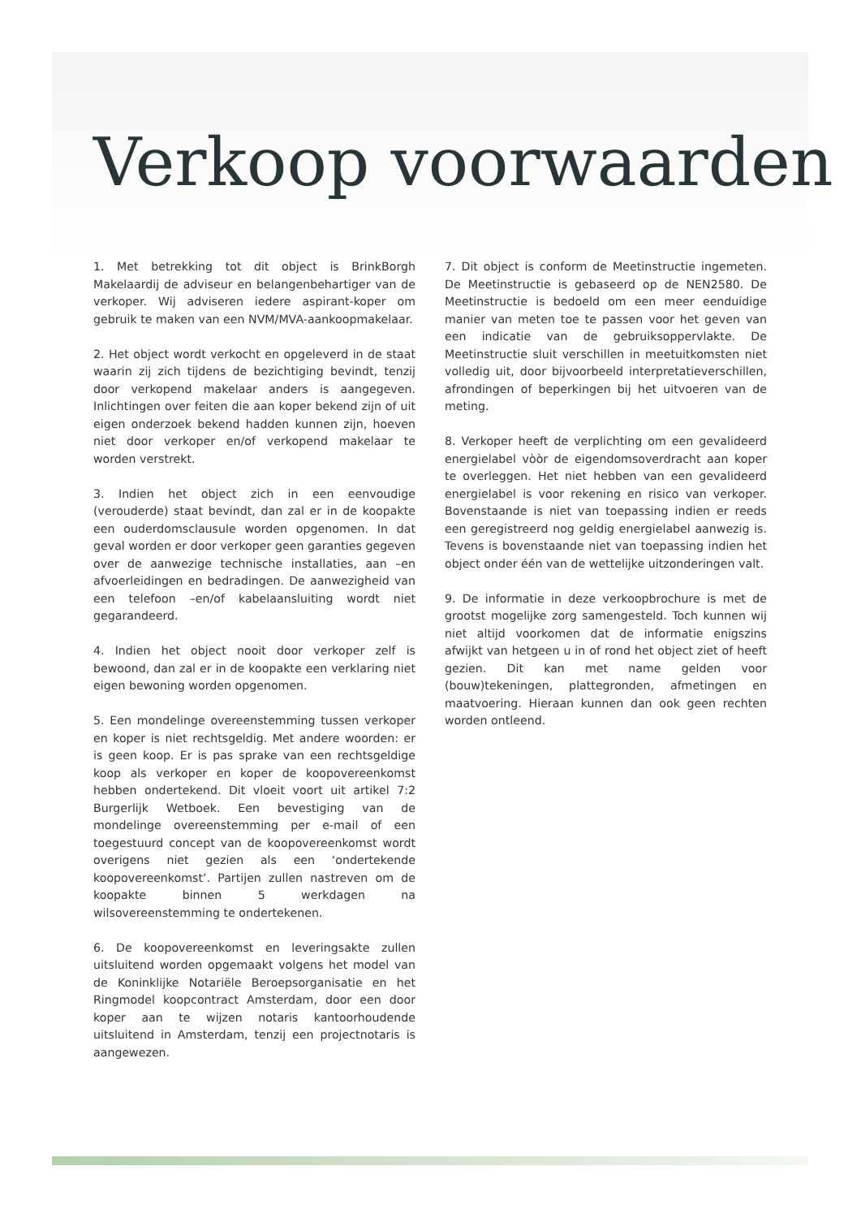Verkoop voorwaarden
1. Met betrekking tot dit object is BrinkBorgh Makelaardij de adviseur en belangenbehartiger van de verkoper. Wij adviseren iedere aspirant-koper om gebruik te maken van een NVM/MVA-aankoopmakelaar.
2. Het object wordt verkocht en opgeleverd in de staat waarin zij zich tijdens de bezichtiging bevindt, tenzij door verkopend makelaar anders is aangegeven. Inlichtingen over feiten die aan koper bekend zijn of uit eigen onderzoek bekend hadden kunnen zijn, hoeven niet door verkoper en/of verkopend makelaar te worden verstrekt.
3. Indien het object zich in een eenvoudige (verouderde) staat bevindt, dan zal er in de koopakte een ouderdomsclausule worden opgenomen. In dat geval worden er door verkoper geen garanties gegeven over de aanwezige technische installaties, aan –en afvoerleidingen en bedradingen. De aanwezigheid van een telefoon –en/of kabelaansluiting wordt niet gegarandeerd.
4. Indien het object nooit door verkoper zelf is bewoond, dan zal er in de koopakte een verklaring niet eigen bewoning worden opgenomen.
5. Een mondelinge overeenstemming tussen verkoper en koper is niet rechtsgeldig. Met andere woorden: er is geen koop. Er is pas sprake van een rechtsgeldige koop als verkoper en koper de koopovereenkomst hebben ondertekend. Dit vloeit voort uit artikel 7:2 Burgerlijk Wetboek. Een bevestiging van de mondelinge overeenstemming per e-mail of een toegestuurd concept van de koopovereenkomst wordt overigens niet gezien als een ‘ondertekende koopovereenkomst’. Partijen zullen nastreven om de koopakte binnen 5 werkdagen na wilsovereenstemming te ondertekenen.
6. De koopovereenkomst en leveringsakte zullen uitsluitend worden opgemaakt volgens het model van de Koninklijke Notariële Beroepsorganisatie en het Ringmodel koopcontract Amsterdam, door een door koper aan te wijzen notaris kantoorhoudende uitsluitend in Amsterdam, tenzij een projectnotaris is aangewezen.
7. Dit object is conform de Meetinstructie ingemeten. De Meetinstructie is gebaseerd op de NEN2580. De Meetinstructie is bedoeld om een meer eenduidige manier van meten toe te passen voor het geven van een indicatie van de gebruiksoppervlakte. De Meetinstructie sluit verschillen in meetuitkomsten niet volledig uit, door bijvoorbeeld interpretatieverschillen, afrondingen of beperkingen bij het uitvoeren van de meting.
8. Verkoper heeft de verplichting om een gevalideerd energielabel vòòr de eigendomsoverdracht aan koper te overleggen. Het niet hebben van een gevalideerd energielabel is voor rekening en risico van verkoper. Bovenstaande is niet van toepassing indien er reeds een geregistreerd nog geldig energielabel aanwezig is. Tevens is bovenstaande niet van toepassing indien het object onder één van de wettelijke uitzonderingen valt.
9. De informatie in deze verkoopbrochure is met de grootst mogelijke zorg samengesteld. Toch kunnen wij niet altijd voorkomen dat de informatie enigszins afwijkt van hetgeen u in of rond het object ziet of heeft gezien. Dit kan met name gelden voor (bouw)tekeningen, plattegronden, afmetingen en maatvoering. Hieraan kunnen dan ook geen rechten worden ontleend.